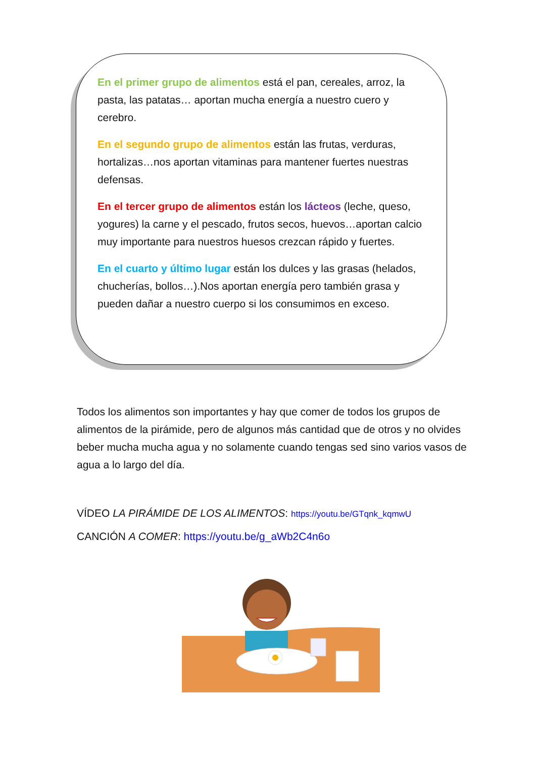En el primer grupo de alimentos está el pan, cereales, arroz, la pasta, las patatas… aportan mucha energía a nuestro cuero y cerebro.
En el segundo grupo de alimentos están las frutas, verduras, hortalizas…nos aportan vitaminas para mantener fuertes nuestras defensas.
En el tercer grupo de alimentos están los lácteos (leche, queso, yogures) la carne y el pescado, frutos secos, huevos…aportan calcio muy importante para nuestros huesos crezcan rápido y fuertes.
En el cuarto y último lugar están los dulces y las grasas (helados, chucherías, bollos…).Nos aportan energía pero también grasa y pueden dañar a nuestro cuerpo si los consumimos en exceso.
Todos los alimentos son importantes y hay que comer de todos los grupos de alimentos de la pirámide, pero de algunos más cantidad que de otros y no olvides beber mucha mucha agua y no solamente cuando tengas sed sino varios vasos de agua a lo largo del día.
VÍDEO LA PIRÁMIDE DE LOS ALIMENTOS: https://youtu.be/GTqnk_kqmwU
CANCIÓN A COMER: https://youtu.be/g_aWb2C4n6o